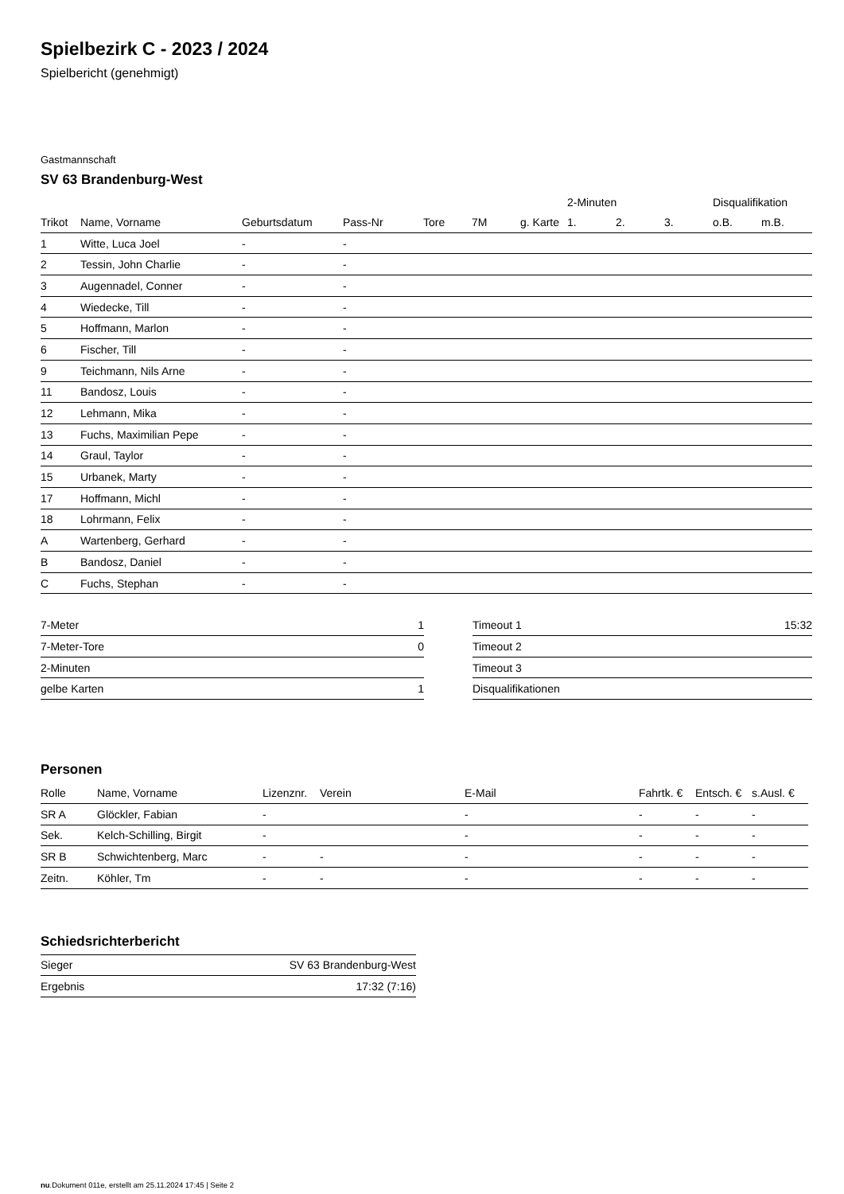Spielbezirk C - 2023 / 2024
Spielbericht (genehmigt)
Gastmannschaft
SV 63 Brandenburg-West
| | | | | | | | 2-Minuten | | | Disqualifikation | |
| --- | --- | --- | --- | --- | --- | --- | --- | --- | --- | --- | --- |
| Trikot | Name, Vorname | Geburtsdatum | Pass-Nr | Tore | 7M | g. Karte | 1. | 2. | 3. | o.B. | m.B. |
| 1 | Witte, Luca Joel | - | - | | | | | | | | |
| 2 | Tessin, John Charlie | - | - | | | | | | | | |
| 3 | Augennadel, Conner | - | - | | | | | | | | |
| 4 | Wiedecke, Till | - | - | | | | | | | | |
| 5 | Hoffmann, Marlon | - | - | | | | | | | | |
| 6 | Fischer, Till | - | - | | | | | | | | |
| 9 | Teichmann, Nils Arne | - | - | | | | | | | | |
| 11 | Bandosz, Louis | - | - | | | | | | | | |
| 12 | Lehmann, Mika | - | - | | | | | | | | |
| 13 | Fuchs, Maximilian Pepe | - | - | | | | | | | | |
| 14 | Graul, Taylor | - | - | | | | | | | | |
| 15 | Urbanek, Marty | - | - | | | | | | | | |
| 17 | Hoffmann, Michl | - | - | | | | | | | | |
| 18 | Lohrmann, Felix | - | - | | | | | | | | |
| A | Wartenberg, Gerhard | - | - | | | | | | | | |
| B | Bandosz, Daniel | - | - | | | | | | | | |
| C | Fuchs, Stephan | - | - | | | | | | | | |
| 7-Meter | 1 |
| 7-Meter-Tore | 0 |
| 2-Minuten | |
| gelbe Karten | 1 |
| Timeout 1 | 15:32 |
| Timeout 2 | |
| Timeout 3 | |
| Disqualifikationen | |
Personen
| Rolle | Name, Vorname | Lizenznr. | Verein | E-Mail | Fahrtk. € | Entsch. € | s.Ausl. € |
| --- | --- | --- | --- | --- | --- | --- | --- |
| SR A | Glöckler, Fabian | - | | - | - | - | - |
| Sek. | Kelch-Schilling, Birgit | - | | - | - | - | - |
| SR B | Schwichtenberg, Marc | - | - | - | - | - | - |
| Zeitn. | Köhler, Tm | - | - | - | - | - | - |
Schiedsrichterbericht
| Sieger | SV 63 Brandenburg-West |
| Ergebnis | 17:32 (7:16) |
nu.Dokument 011e, erstellt am 25.11.2024 17:45 | Seite 2